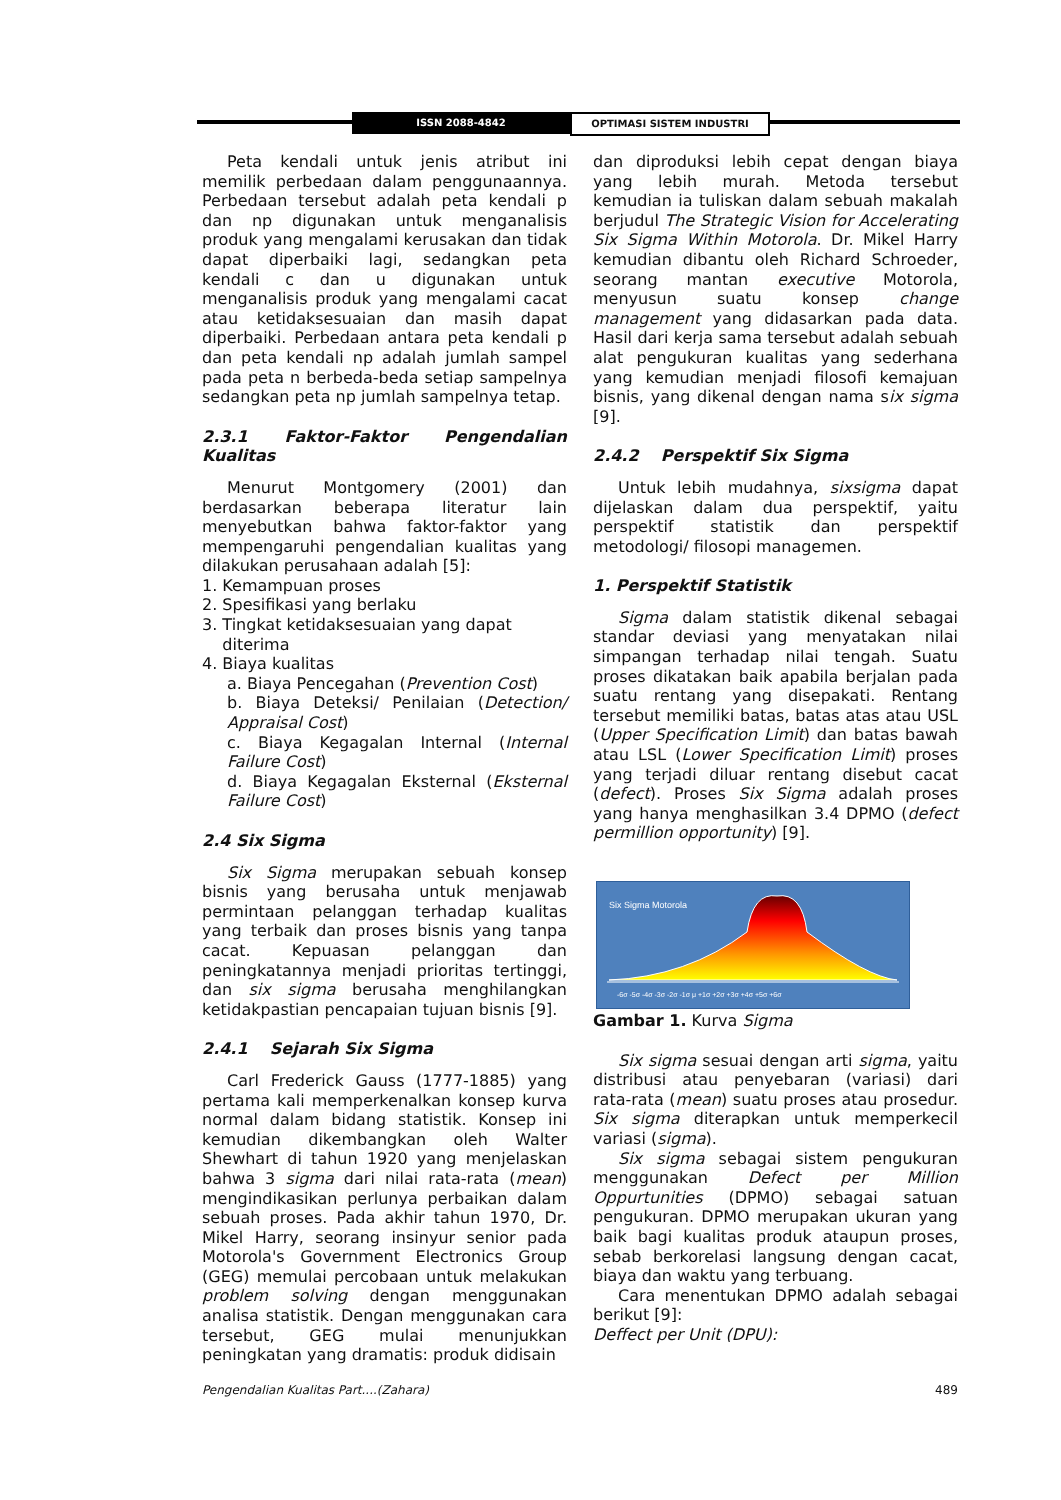ISSN 2088-4842 OPTIMASI SISTEM INDUSTRI
Peta kendali untuk jenis atribut ini memilik perbedaan dalam penggunaannya. Perbedaan tersebut adalah peta kendali p dan np digunakan untuk menganalisis produk yang mengalami kerusakan dan tidak dapat diperbaiki lagi, sedangkan peta kendali c dan u digunakan untuk menganalisis produk yang mengalami cacat atau ketidaksesuaian dan masih dapat diperbaiki. Perbedaan antara peta kendali p dan peta kendali np adalah jumlah sampel pada peta n berbeda-beda setiap sampelnya sedangkan peta np jumlah sampelnya tetap.
2.3.1 Faktor-Faktor Pengendalian Kualitas
Menurut Montgomery (2001) dan berdasarkan beberapa literatur lain menyebutkan bahwa faktor-faktor yang mempengaruhi pengendalian kualitas yang dilakukan perusahaan adalah [5]:
1. Kemampuan proses
2. Spesifikasi yang berlaku
3. Tingkat ketidaksesuaian yang dapat
diterima
4. Biaya kualitas
a. Biaya Pencegahan (Prevention Cost)
b. Biaya Deteksi/ Penilaian (Detection/ Appraisal Cost)
c. Biaya Kegagalan Internal (Internal Failure Cost)
d. Biaya Kegagalan Eksternal (Eksternal Failure Cost)
2.4 Six Sigma
Six Sigma merupakan sebuah konsep bisnis yang berusaha untuk menjawab permintaan pelanggan terhadap kualitas yang terbaik dan proses bisnis yang tanpa cacat. Kepuasan pelanggan dan peningkatannya menjadi prioritas tertinggi, dan six sigma berusaha menghilangkan ketidakpastian pencapaian tujuan bisnis [9].
2.4.1 Sejarah Six Sigma
Carl Frederick Gauss (1777-1885) yang pertama kali memperkenalkan konsep kurva normal dalam bidang statistik. Konsep ini kemudian dikembangkan oleh Walter Shewhart di tahun 1920 yang menjelaskan bahwa 3 sigma dari nilai rata-rata (mean) mengindikasikan perlunya perbaikan dalam sebuah proses. Pada akhir tahun 1970, Dr. Mikel Harry, seorang insinyur senior pada Motorola's Government Electronics Group (GEG) memulai percobaan untuk melakukan problem solving dengan menggunakan analisa statistik. Dengan menggunakan cara tersebut, GEG mulai menunjukkan peningkatan yang dramatis: produk didisain
dan diproduksi lebih cepat dengan biaya yang lebih murah. Metoda tersebut kemudian ia tuliskan dalam sebuah makalah berjudul The Strategic Vision for Accelerating Six Sigma Within Motorola. Dr. Mikel Harry kemudian dibantu oleh Richard Schroeder, seorang mantan executive Motorola, menyusun suatu konsep change management yang didasarkan pada data. Hasil dari kerja sama tersebut adalah sebuah alat pengukuran kualitas yang sederhana yang kemudian menjadi filosofi kemajuan bisnis, yang dikenal dengan nama six sigma [9].
2.4.2 Perspektif Six Sigma
Untuk lebih mudahnya, sixsigma dapat dijelaskan dalam dua perspektif, yaitu perspektif statistik dan perspektif metodologi/ filosopi managemen.
1. Perspektif Statistik
Sigma dalam statistik dikenal sebagai standar deviasi yang menyatakan nilai simpangan terhadap nilai tengah. Suatu proses dikatakan baik apabila berjalan pada suatu rentang yang disepakati. Rentang tersebut memiliki batas, batas atas atau USL (Upper Specification Limit) dan batas bawah atau LSL (Lower Specification Limit) proses yang terjadi diluar rentang disebut cacat (defect). Proses Six Sigma adalah proses yang hanya menghasilkan 3.4 DPMO (defect permillion opportunity) [9].
Six Sigma Motorola
-6σ -5σ -4σ -3σ -2σ -1σ μ +1σ +2σ +3σ +4σ +5σ +6σ
Gambar 1. Kurva Sigma
Six sigma sesuai dengan arti sigma, yaitu distribusi atau penyebaran (variasi) dari rata-rata (mean) suatu proses atau prosedur. Six sigma diterapkan untuk memperkecil variasi (sigma).
Six sigma sebagai sistem pengukuran menggunakan Defect per Million Oppurtunities (DPMO) sebagai satuan pengukuran. DPMO merupakan ukuran yang baik bagi kualitas produk ataupun proses, sebab berkorelasi langsung dengan cacat, biaya dan waktu yang terbuang.
Cara menentukan DPMO adalah sebagai berikut [9]:
Deffect per Unit (DPU):
Pengendalian Kualitas Part....(Zahara) 489